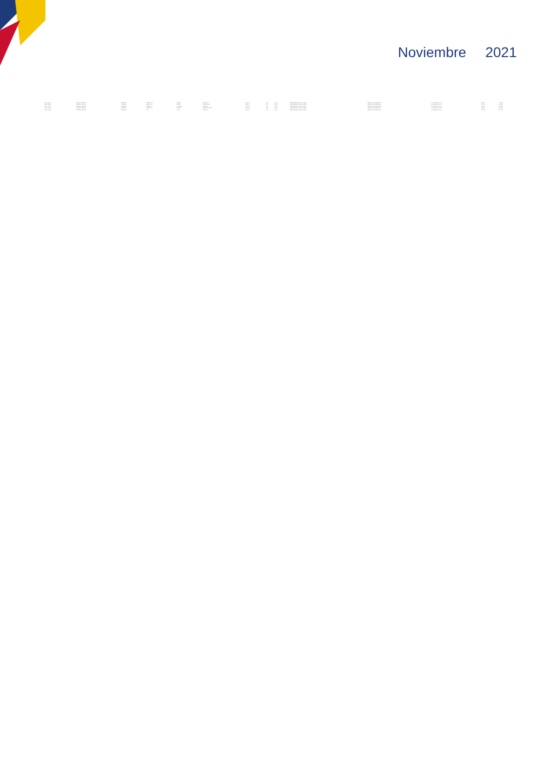Noviembre 2021
| NEC. PUENTE | NOMBRE APELLIDO | COLOMBIA | BOGOTA D.C. | BOGOTA | MAGISTER | 1.234.567 | 100 | TC_UN | RECONOCIMIENTO DE ESTUDIOS | PROGRAMA DE POSGRADO | correo@dominio.edu.co | 2021-11 | Nov 2021 |
| NEC. PUENTE | NOMBRE APELLIDO | COLOMBIA | BOGOTA D.C. | BOGOTA | DOCTORADO | 1.234.567 | 100 | TC_UN | RECONOCIMIENTO DE ESTUDIOS | PROGRAMA DE POSGRADO | correo@dominio.edu.co | 2021-11 | Nov 2021 |
| NEC. PUENTE | NOMBRE APELLIDO | COLOMBIA | MEDELLIN | ANTIOQUIA | MAGISTER | 1.234.567 | 100 | TC_UN | RECONOCIMIENTO DE ESTUDIOS | PROGRAMA DE POSGRADO | correo@dominio.edu.co | 2021-11 | Nov 2021 |
| NEC. PUENTE | NOMBRE APELLIDO | COLOMBIA | BOGOTA D.C. | BOGOTA | ESPECIALIZACION | 1.234.567 | 100 | TC_UN | RECONOCIMIENTO DE ESTUDIOS | PROGRAMA DE POSGRADO | correo@dominio.edu.co | 2021-11 | Nov 2021 |
| NEC. PUENTE | NOMBRE APELLIDO | COLOMBIA | CALI | VALLE | MAGISTER | 1.234.567 | 100 | TC_UN | RECONOCIMIENTO DE ESTUDIOS | PROGRAMA DE POSGRADO | correo@dominio.edu.co | 2021-11 | Nov 2021 |